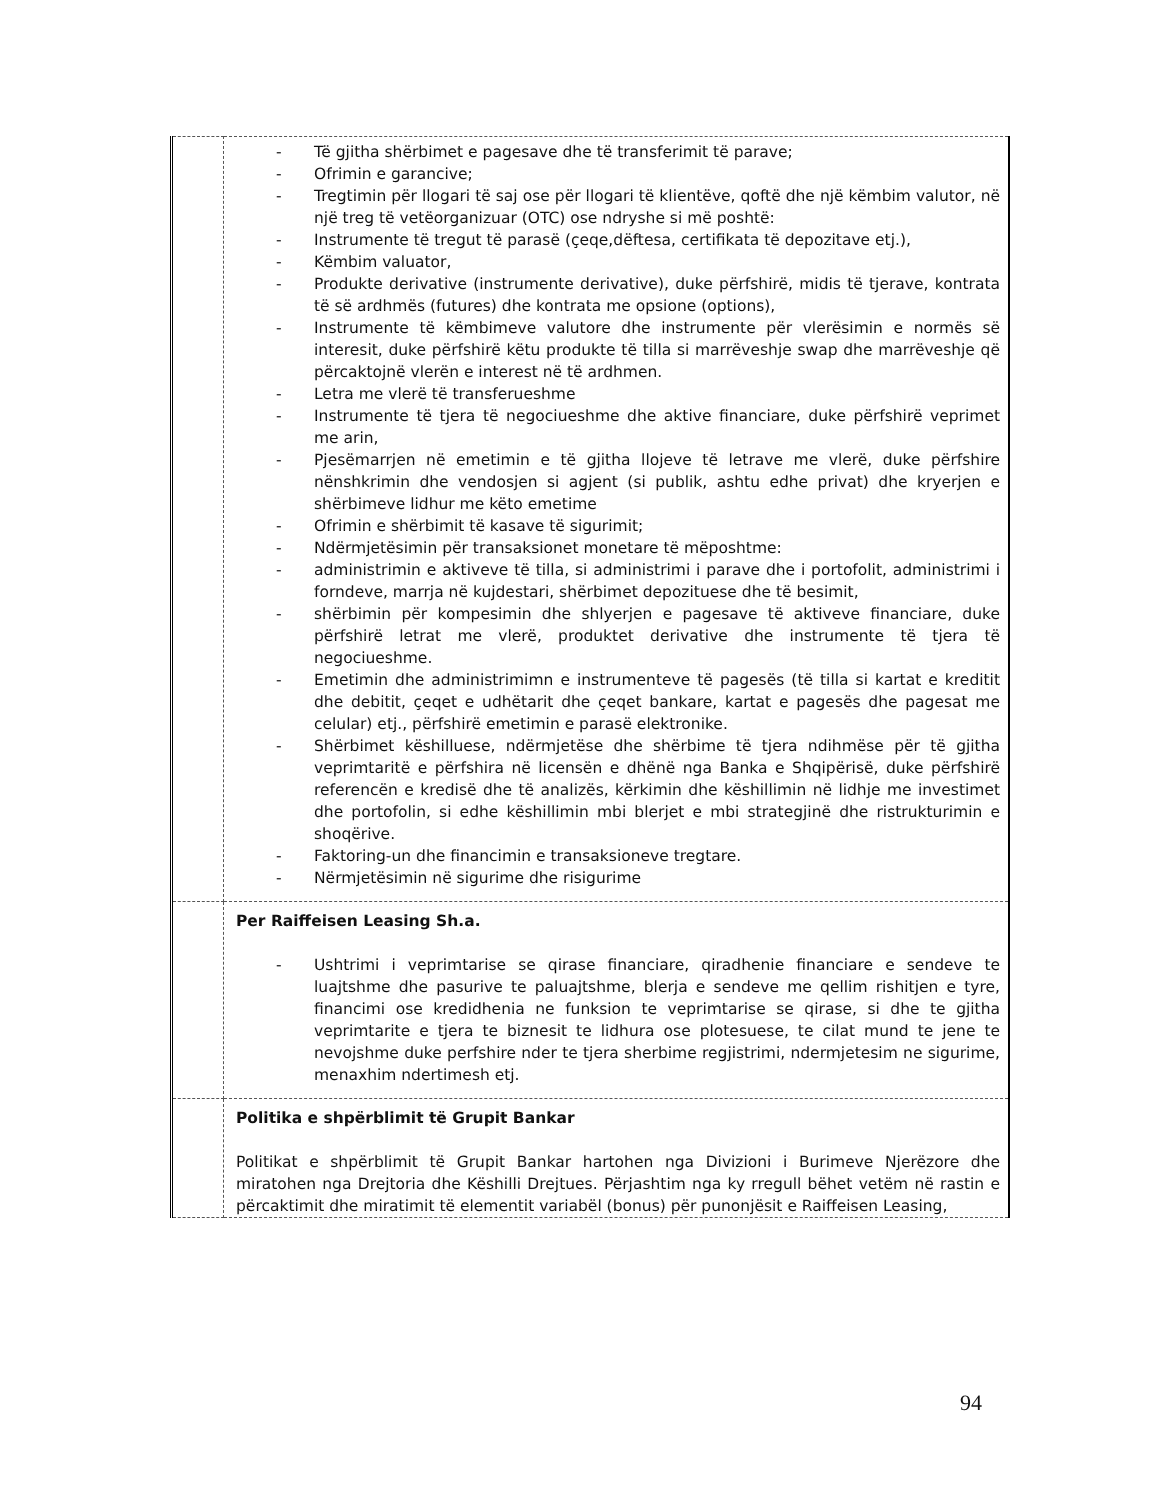| | - Të gjitha shërbimet e pagesave dhe të transferimit të parave; - Ofrimin e garancive; - Tregtimin për llogari të saj ose për llogari të klientëve, qoftë dhe një këmbim valutor, në një treg të vetëorganizuar (OTC) ose ndryshe si më poshtë: - Instrumente të tregut të parasë (çeqe,dëftesa, certifikata të depozitave etj.), - Këmbim valuator, - Produkte derivative (instrumente derivative), duke përfshirë, midis të tjerave, kontrata të së ardhmës (futures) dhe kontrata me opsione (options), - Instrumente të këmbimeve valutore dhe instrumente për vlerësimin e normës së interesit, duke përfshirë këtu produkte të tilla si marrëveshje swap dhe marrëveshje që përcaktojnë vlerën e interest në të ardhmen. - Letra me vlerë të transferueshme - Instrumente të tjera të negociueshme dhe aktive financiare, duke përfshirë veprimet me arin, - Pjesëmarrjen në emetimin e të gjitha llojeve të letrave me vlerë, duke përfshire nënshkrimin dhe vendosjen si agjent (si publik, ashtu edhe privat) dhe kryerjen e shërbimeve lidhur me këto emetime - Ofrimin e shërbimit të kasave të sigurimit; - Ndërmjetësimin për transaksionet monetare të mëposhtme: - administrimin e aktiveve të tilla, si administrimi i parave dhe i portofolit, administrimi i forndeve, marrja në kujdestari, shërbimet depozituese dhe të besimit, - shërbimin për kompesimin dhe shlyerjen e pagesave të aktiveve financiare, duke përfshirë letrat me vlerë, produktet derivative dhe instrumente të tjera të negociueshme. - Emetimin dhe administrimimn e instrumenteve të pagesës (të tilla si kartat e kreditit dhe debitit, çeqet e udhëtarit dhe çeqet bankare, kartat e pagesës dhe pagesat me celular) etj., përfshirë emetimin e parasë elektronike. - Shërbimet këshilluese, ndërmjetëse dhe shërbime të tjera ndihmëse për të gjitha veprimtaritë e përfshira në licensën e dhënë nga Banka e Shqipërisë, duke përfshirë referencën e kredisë dhe të analizës, kërkimin dhe këshillimin në lidhje me investimet dhe portofolin, si edhe këshillimin mbi blerjet e mbi strategjinë dhe ristrukturimin e shoqërive. - Faktoring-un dhe financimin e transaksioneve tregtare. - Nërmjetësimin në sigurime dhe risigurime |
| | Per Raiffeisen Leasing Sh.a. - Ushtrimi i veprimtarise se qirase financiare, qiradhenie financiare e sendeve te luajtshme dhe pasurive te paluajtshme, blerja e sendeve me qellim rishitjen e tyre, financimi ose kredidhenia ne funksion te veprimtarise se qirase, si dhe te gjitha veprimtarite e tjera te biznesit te lidhura ose plotesuese, te cilat mund te jene te nevojshme duke perfshire nder te tjera sherbime regjistrimi, ndermjetesim ne sigurime, menaxhim ndertimesh etj. |
| | Politika e shpërblimit të Grupit Bankar Politikat e shpërblimit të Grupit Bankar hartohen nga Divizioni i Burimeve Njerëzore dhe miratohen nga Drejtoria dhe Këshilli Drejtues. Përjashtim nga ky rregull bëhet vetëm në rastin e përcaktimit dhe miratimit të elementit variabël (bonus) për punonjësit e Raiffeisen Leasing, |
94